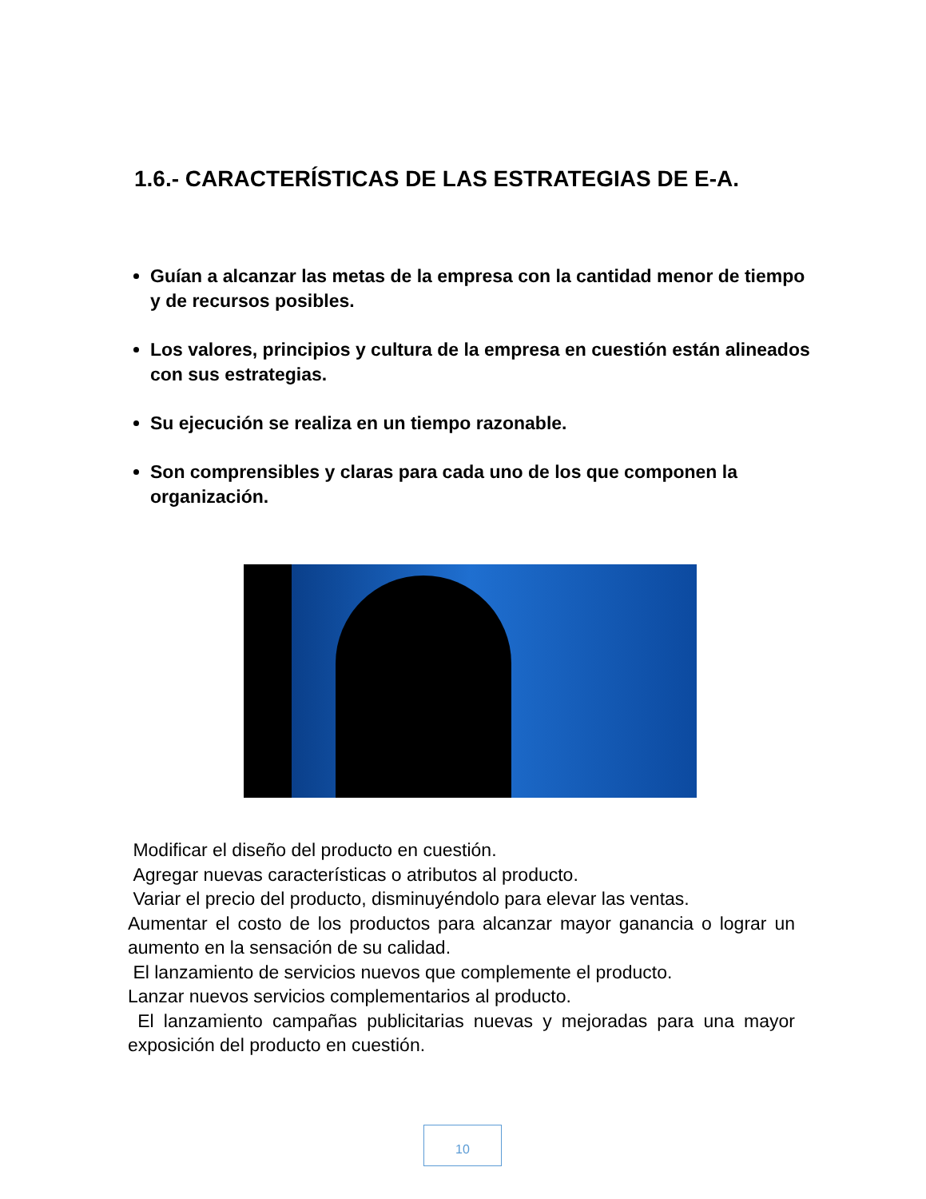1.6.- CARACTERÍSTICAS DE LAS ESTRATEGIAS DE E-A.
Guían a alcanzar las metas de la empresa con la cantidad menor de tiempo y de recursos posibles.
Los valores, principios y cultura de la empresa en cuestión están alineados con sus estrategias.
Su ejecución se realiza en un tiempo razonable.
Son comprensibles y claras para cada uno de los que componen la organización.
Modificar el diseño del producto en cuestión.
Agregar nuevas características o atributos al producto.
Variar el precio del producto, disminuyéndolo para elevar las ventas.
Aumentar el costo de los productos para alcanzar mayor ganancia o lograr un aumento en la sensación de su calidad.
El lanzamiento de servicios nuevos que complemente el producto.
Lanzar nuevos servicios complementarios al producto.
El lanzamiento campañas publicitarias nuevas y mejoradas para una mayor exposición del producto en cuestión.
10